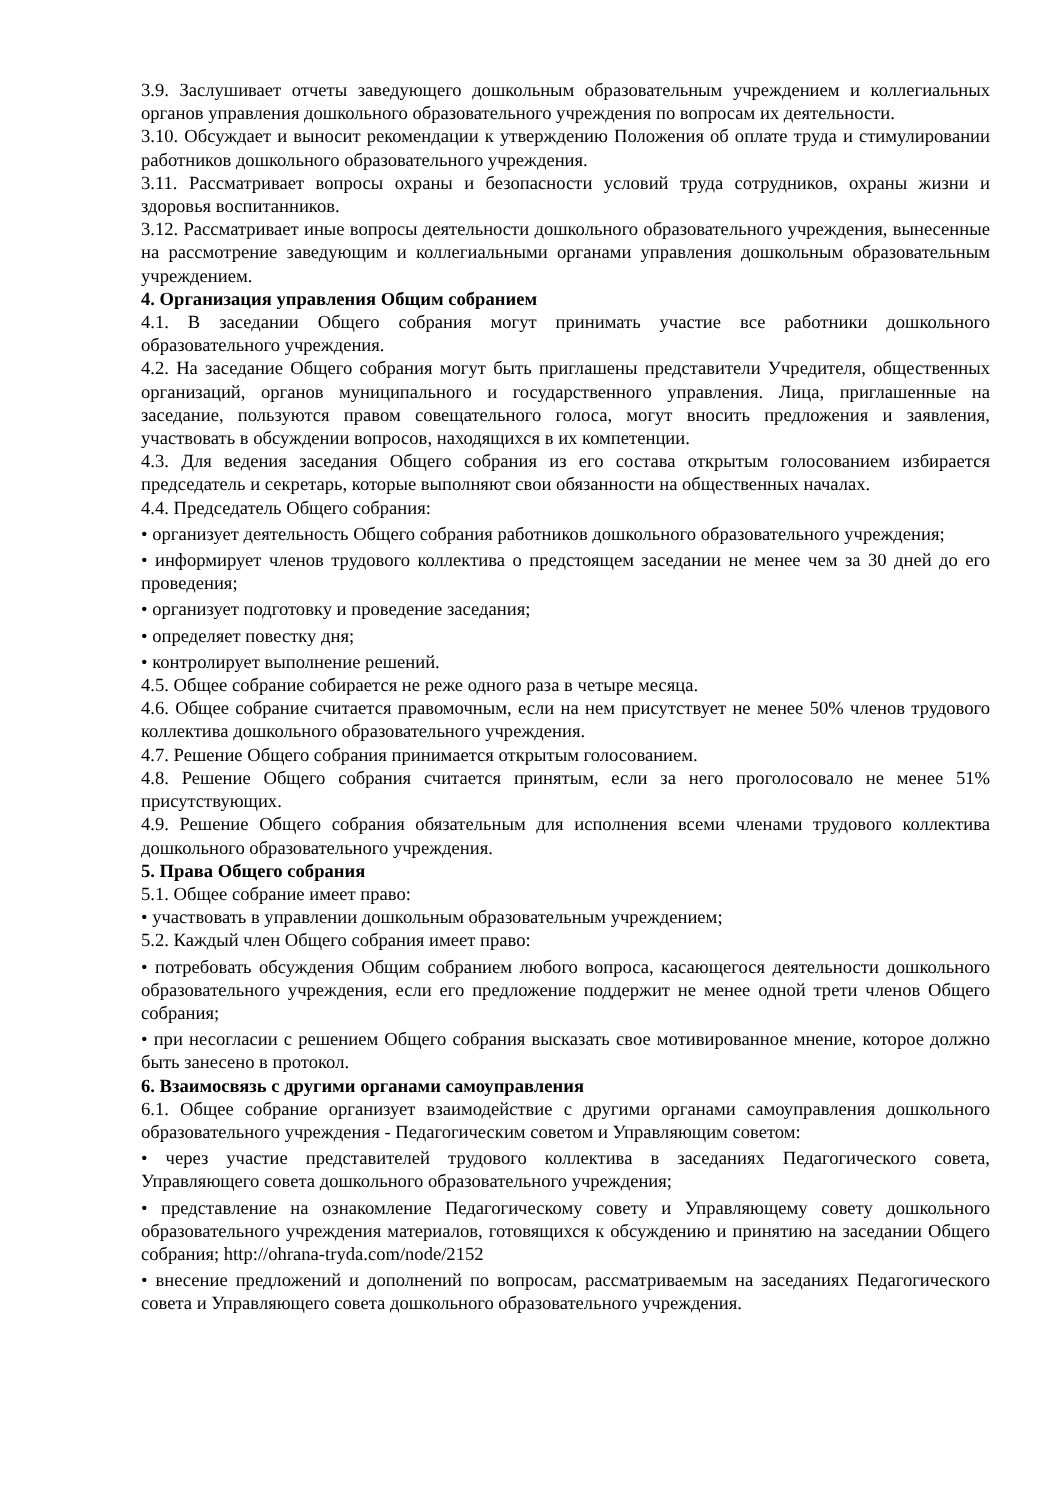3.9. Заслушивает отчеты заведующего дошкольным образовательным учреждением и коллегиальных органов управления дошкольного образовательного учреждения по вопросам их деятельности.
3.10. Обсуждает и выносит рекомендации к утверждению Положения об оплате труда и стимулировании работников дошкольного образовательного учреждения.
3.11. Рассматривает вопросы охраны и безопасности условий труда сотрудников, охраны жизни и здоровья воспитанников.
3.12. Рассматривает иные вопросы деятельности дошкольного образовательного учреждения, вынесенные на рассмотрение заведующим и коллегиальными органами управления дошкольным образовательным учреждением.
4. Организация управления Общим собранием
4.1. В заседании Общего собрания могут принимать участие все работники дошкольного образовательного учреждения.
4.2. На заседание Общего собрания могут быть приглашены представители Учредителя, общественных организаций, органов муниципального и государственного управления. Лица, приглашенные на заседание, пользуются правом совещательного голоса, могут вносить предложения и заявления, участвовать в обсуждении вопросов, находящихся в их компетенции.
4.3. Для ведения заседания Общего собрания из его состава открытым голосованием избирается председатель и секретарь, которые выполняют свои обязанности на общественных началах.
4.4. Председатель Общего собрания:
• организует деятельность Общего собрания работников дошкольного образовательного учреждения;
• информирует членов трудового коллектива о предстоящем заседании не менее чем за 30 дней до его проведения;
• организует подготовку и проведение заседания;
• определяет повестку дня;
• контролирует выполнение решений.
4.5. Общее собрание собирается не реже одного раза в четыре месяца.
4.6. Общее собрание считается правомочным, если на нем присутствует не менее 50% членов трудового коллектива дошкольного образовательного учреждения.
4.7. Решение Общего собрания принимается открытым голосованием.
4.8. Решение Общего собрания считается принятым, если за него проголосовало не менее 51% присутствующих.
4.9. Решение Общего собрания обязательным для исполнения всеми членами трудового коллектива дошкольного образовательного учреждения.
5. Права Общего собрания
5.1. Общее собрание имеет право:
• участвовать в управлении дошкольным образовательным учреждением;
5.2. Каждый член Общего собрания имеет право:
• потребовать обсуждения Общим собранием любого вопроса, касающегося деятельности дошкольного образовательного учреждения, если его предложение поддержит не менее одной трети членов Общего собрания;
• при несогласии с решением Общего собрания высказать свое мотивированное мнение, которое должно быть занесено в протокол.
6. Взаимосвязь с другими органами самоуправления
6.1. Общее собрание организует взаимодействие с другими органами самоуправления дошкольного образовательного учреждения - Педагогическим советом и Управляющим советом:
• через участие представителей трудового коллектива в заседаниях Педагогического совета, Управляющего совета дошкольного образовательного учреждения;
• представление на ознакомление Педагогическому совету и Управляющему совету дошкольного образовательного учреждения материалов, готовящихся к обсуждению и принятию на заседании Общего собрания; http://ohrana-tryda.com/node/2152
• внесение предложений и дополнений по вопросам, рассматриваемым на заседаниях Педагогического совета и Управляющего совета дошкольного образовательного учреждения.